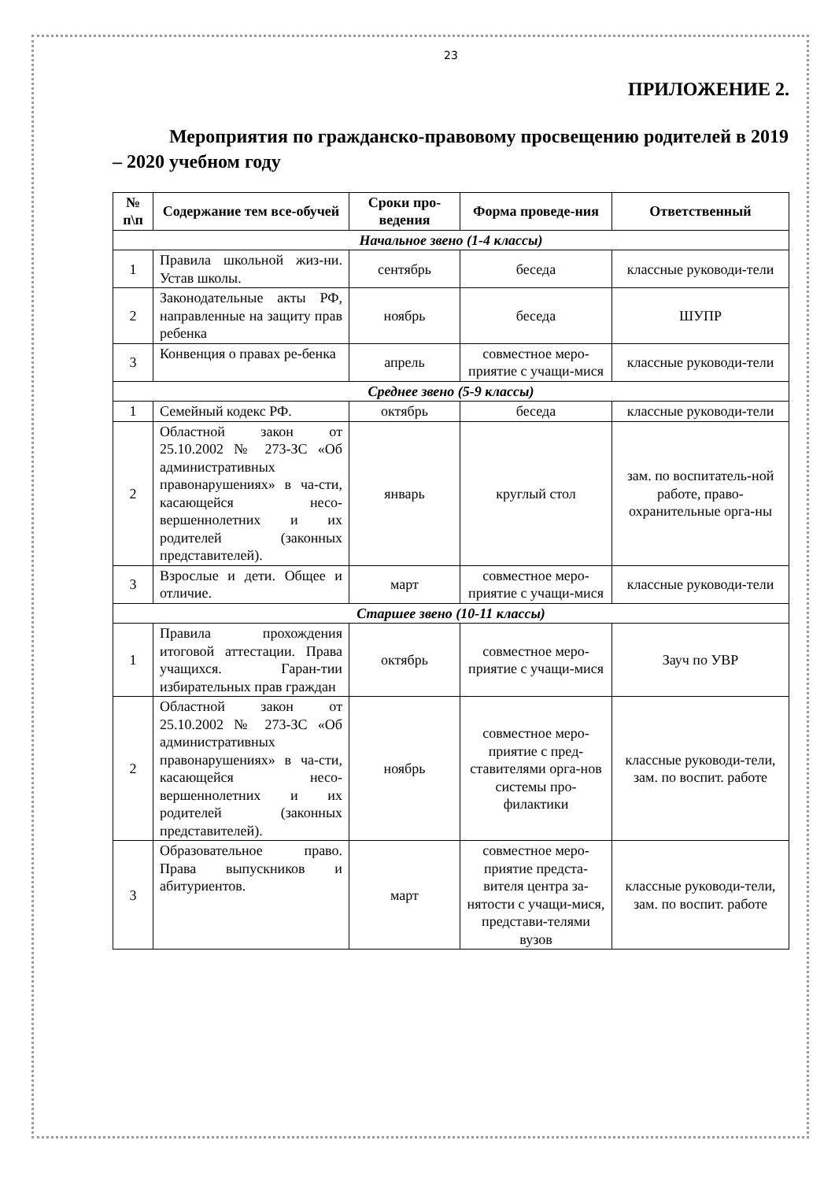23
ПРИЛОЖЕНИЕ 2.
Мероприятия по гражданско-правовому просвещению родителей в 2019 – 2020 учебном году
| № п\п | Содержание тем все-обучей | Сроки про-ведения | Форма проведе-ния | Ответственный |
| --- | --- | --- | --- | --- |
| Начальное звено (1-4 классы) | | | | |
| 1 | Правила школьной жиз-ни. Устав школы. | сентябрь | беседа | классные руководи-тели |
| 2 | Законодательные акты РФ, направленные на защиту прав ребенка | ноябрь | беседа | ШУПР |
| 3 | Конвенция о правах ре-бенка | апрель | совместное меро-приятие с учащи-мися | классные руководи-тели |
| Среднее звено (5-9 классы) | | | | |
| 1 | Семейный кодекс РФ. | октябрь | беседа | классные руководи-тели |
| 2 | Областной закон от 25.10.2002 № 273-ЗС «Об административных правонарушениях» в ча-сти, касающейся несо-вершеннолетних и их родителей (законных представителей). | январь | круглый стол | зам. по воспитатель-ной работе, право-охранительные орга-ны |
| 3 | Взрослые и дети. Общее и отличие. | март | совместное меро-приятие с учащи-мися | классные руководи-тели |
| Старшее звено (10-11 классы) | | | | |
| 1 | Правила прохождения итоговой аттестации. Права учащихся. Гаран-тии избирательных прав граждан | октябрь | совместное меро-приятие с учащи-мися | Зауч по УВР |
| 2 | Областной закон от 25.10.2002 № 273-ЗС «Об административных правонарушениях» в ча-сти, касающейся несо-вершеннолетних и их родителей (законных представителей). | ноябрь | совместное меро-приятие с пред-ставителями орга-нов системы про-филактики | классные руководи-тели, зам. по воспит. работе |
| 3 | Образовательное право. Права выпускников и абитуриентов. | март | совместное меро-приятие предста-вителя центра за-нятости с учащи-мися, представи-телями вузов | классные руководи-тели, зам. по воспит. работе |